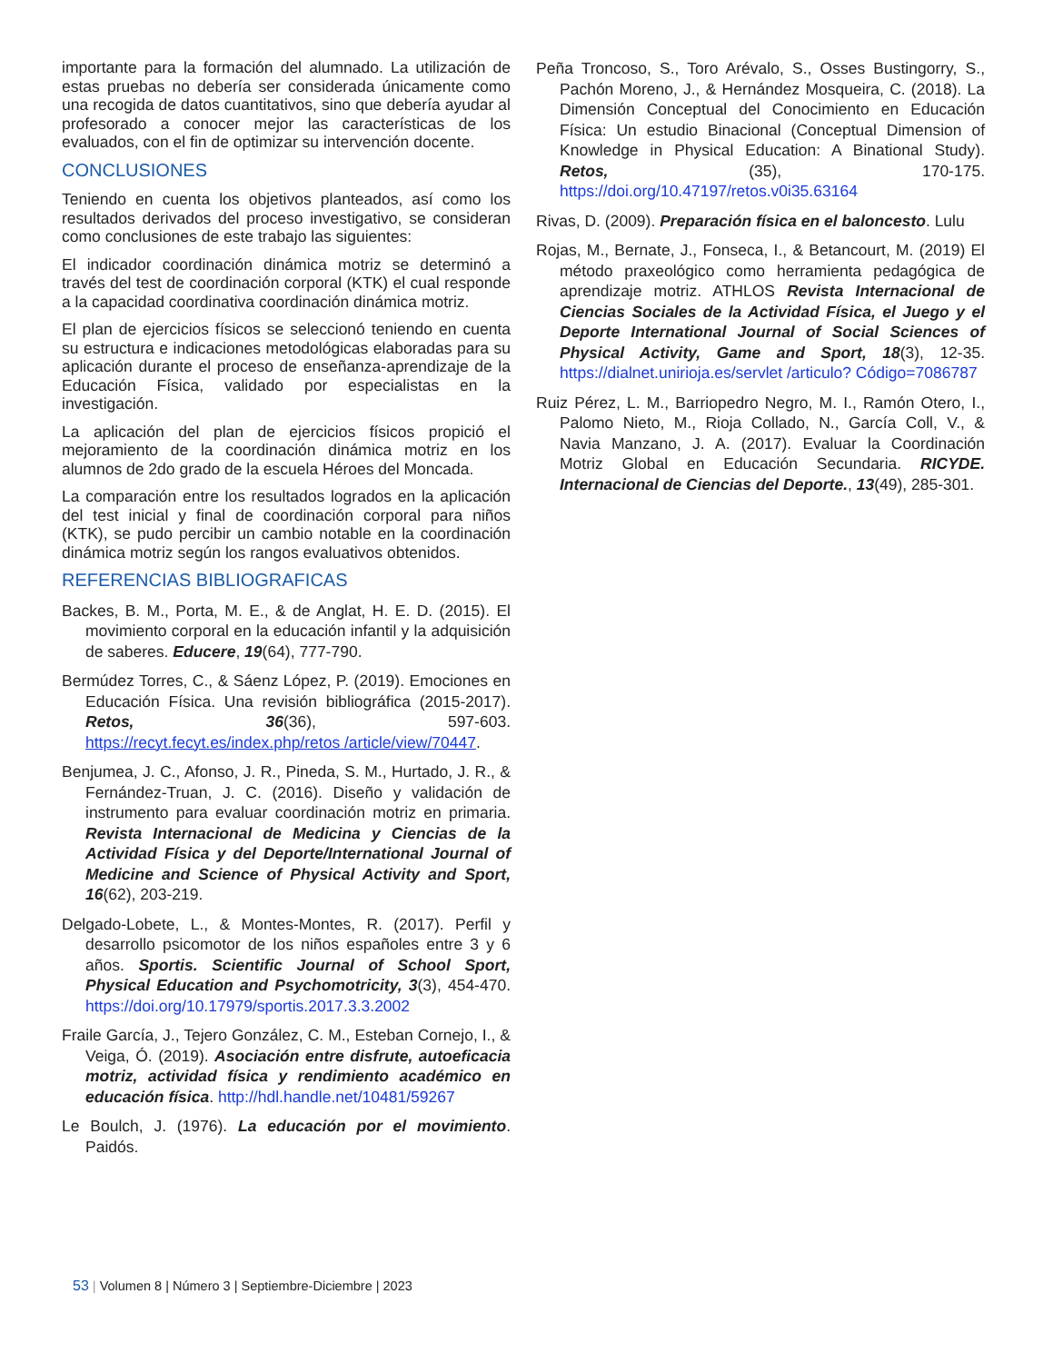importante para la formación del alumnado. La utilización de estas pruebas no debería ser considerada únicamente como una recogida de datos cuantitativos, sino que debería ayudar al profesorado a conocer mejor las características de los evaluados, con el fin de optimizar su intervención docente.
CONCLUSIONES
Teniendo en cuenta los objetivos planteados, así como los resultados derivados del proceso investigativo, se consideran como conclusiones de este trabajo las siguientes:
El indicador coordinación dinámica motriz se determinó a través del test de coordinación corporal (KTK) el cual responde a la capacidad coordinativa coordinación dinámica motriz.
El plan de ejercicios físicos se seleccionó teniendo en cuenta su estructura e indicaciones metodológicas elaboradas para su aplicación durante el proceso de enseñanza-aprendizaje de la Educación Física, validado por especialistas en la investigación.
La aplicación del plan de ejercicios físicos propició el mejoramiento de la coordinación dinámica motriz en los alumnos de 2do grado de la escuela Héroes del Moncada.
La comparación entre los resultados logrados en la aplicación del test inicial y final de coordinación corporal para niños (KTK), se pudo percibir un cambio notable en la coordinación dinámica motriz según los rangos evaluativos obtenidos.
REFERENCIAS BIBLIOGRAFICAS
Backes, B. M., Porta, M. E., & de Anglat, H. E. D. (2015). El movimiento corporal en la educación infantil y la adquisición de saberes. Educere, 19(64), 777-790.
Bermúdez Torres, C., & Sáenz López, P. (2019). Emociones en Educación Física. Una revisión bibliográfica (2015-2017). Retos, 36(36), 597-603. https://recyt.fecyt.es/index.php/retos /article/view/70447.
Benjumea, J. C., Afonso, J. R., Pineda, S. M., Hurtado, J. R., & Fernández-Truan, J. C. (2016). Diseño y validación de instrumento para evaluar coordinación motriz en primaria. Revista Internacional de Medicina y Ciencias de la Actividad Física y del Deporte/International Journal of Medicine and Science of Physical Activity and Sport, 16(62), 203-219.
Delgado-Lobete, L., & Montes-Montes, R. (2017). Perfil y desarrollo psicomotor de los niños españoles entre 3 y 6 años. Sportis. Scientific Journal of School Sport, Physical Education and Psychomotricity, 3(3), 454-470. https://doi.org/10.17979/sportis.2017.3.3.2002
Fraile García, J., Tejero González, C. M., Esteban Cornejo, I., & Veiga, Ó. (2019). Asociación entre disfrute, autoeficacia motriz, actividad física y rendimiento académico en educación física. http://hdl.handle.net/10481/59267
Le Boulch, J. (1976). La educación por el movimiento. Paidós.
Peña Troncoso, S., Toro Arévalo, S., Osses Bustingorry, S., Pachón Moreno, J., & Hernández Mosqueira, C. (2018). La Dimensión Conceptual del Conocimiento en Educación Física: Un estudio Binacional (Conceptual Dimension of Knowledge in Physical Education: A Binational Study). Retos, (35), 170-175. https://doi.org/10.47197/retos.v0i35.63164
Rivas, D. (2009). Preparación física en el baloncesto. Lulu
Rojas, M., Bernate, J., Fonseca, I., & Betancourt, M. (2019) El método praxeológico como herramienta pedagógica de aprendizaje motriz. ATHLOS Revista Internacional de Ciencias Sociales de la Actividad Física, el Juego y el Deporte International Journal of Social Sciences of Physical Activity, Game and Sport, 18(3), 12-35. https://dialnet.unirioja.es/servlet /articulo? Código=7086787
Ruiz Pérez, L. M., Barriopedro Negro, M. I., Ramón Otero, I., Palomo Nieto, M., Rioja Collado, N., García Coll, V., & Navia Manzano, J. A. (2017). Evaluar la Coordinación Motriz Global en Educación Secundaria. RICYDE. Internacional de Ciencias del Deporte., 13(49), 285-301.
53 | Volumen 8 | Número 3 | Septiembre-Diciembre | 2023